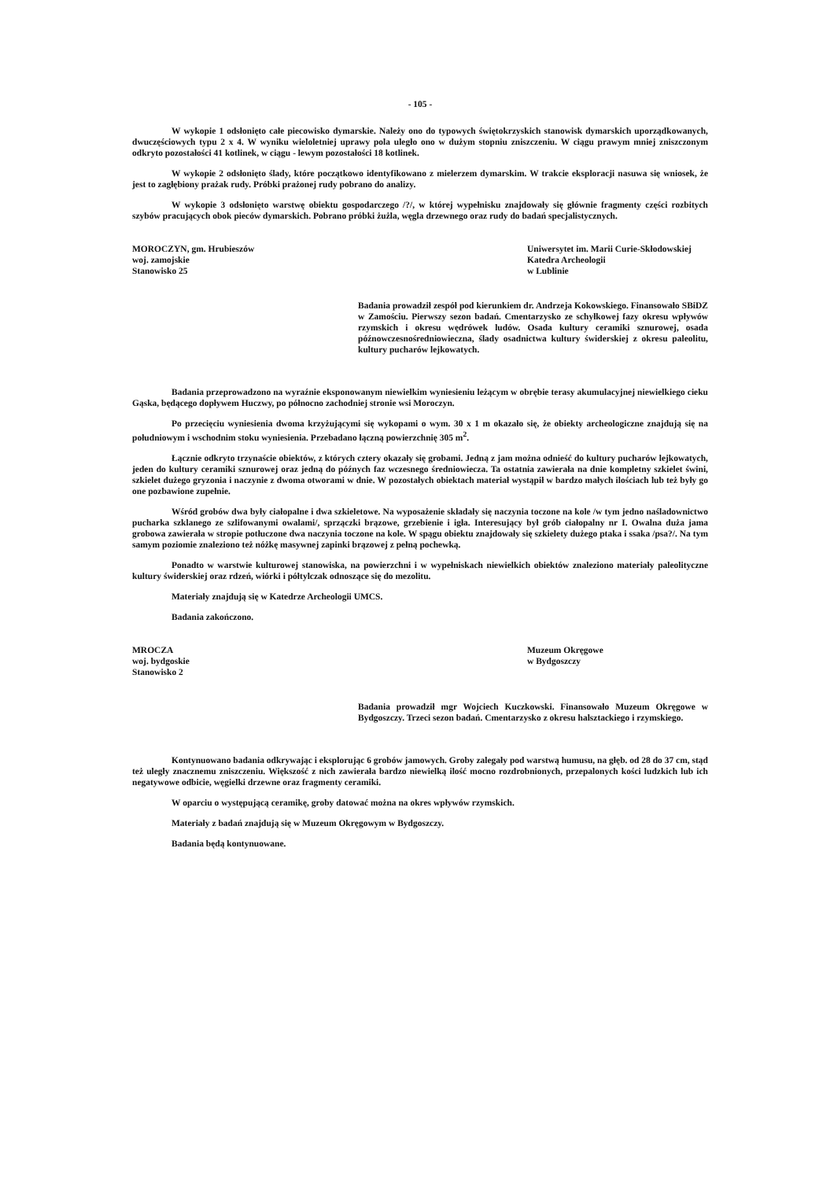- 105 -
W wykopie 1 odsłonięto całe piecowisko dymarskie. Należy ono do typowych świętokrzyskich stanowisk dymarskich uporządkowanych, dwuczęściowych typu 2 x 4. W wyniku wieloletniej uprawy pola uległo ono w dużym stopniu zniszczeniu. W ciągu prawym mniej zniszczonym odkryto pozostałości 41 kotlinek, w ciągu - lewym pozostałości 18 kotlinek.
W wykopie 2 odsłonięto ślady, które początkowo identyfikowano z mielerzem dymarskim. W trakcie eksploracji nasuwa się wniosek, że jest to zagłębiony prażak rudy. Próbki prażonej rudy pobrano do analizy.
W wykopie 3 odsłonięto warstwę obiektu gospodarczego /?/, w której wypełnisku znajdowały się głównie fragmenty części rozbitych szybów pracujących obok pieców dymarskich. Pobrano próbki żużla, węgla drzewnego oraz rudy do badań specjalistycznych.
MOROCZYN, gm. Hrubieszów
woj. zamojskie
Stanowisko 25
Uniwersytet im. Marii Curie-Skłodowskiej
Katedra Archeologii
w Lublinie
Badania prowadził zespół pod kierunkiem dr. Andrzeja Kokowskiego. Finansowało SBiDZ w Zamościu. Pierwszy sezon badań. Cmentarzysko ze schyłkowej fazy okresu wpływów rzymskich i okresu wędrówek ludów. Osada kultury ceramiki sznurowej, osada późnowczesnośredniowieczna, ślady osadnictwa kultury świderskiej z okresu paleolitu, kultury pucharów lejkowatych.
Badania przeprowadzono na wyraźnie eksponowanym niewielkim wyniesieniu leżącym w obrębie terasy akumulacyjnej niewielkiego cieku Gąska, będącego dopływem Huczwy, po północno zachodniej stronie wsi Moroczyn.
Po przecięciu wyniesienia dwoma krzyżującymi się wykopami o wym. 30 x 1 m okazało się, że obiekty archeologiczne znajdują się na południowym i wschodnim stoku wyniesienia. Przebadano łączną powierzchnię 305 m<sup>2</sup>.
Łącznie odkryto trzynaście obiektów, z których cztery okazały się grobami. Jedną z jam można odnieść do kultury pucharów lejkowatych, jeden do kultury ceramiki sznurowej oraz jedną do późnych faz wczesnego średniowiecza. Ta ostatnia zawierała na dnie kompletny szkielet świni, szkielet dużego gryzonia i naczynie z dwoma otworami w dnie. W pozostałych obiektach materiał wystąpił w bardzo małych ilościach lub też były go one pozbawione zupełnie.
Wśród grobów dwa były ciałopalne i dwa szkieletowe. Na wyposażenie składały się naczynia toczone na kole /w tym jedno naśladownictwo pucharka szklanego ze szlifowanymi owalami/, sprzączki brązowe, grzebienie i igła. Interesujący był grób ciałopalny nr I. Owalna duża jama grobowa zawierała w stropie potłuczone dwa naczynia toczone na kole. W spągu obiektu znajdowały się szkielety dużego ptaka i ssaka /psa?/. Na tym samym poziomie znaleziono też nóżkę masywnej zapinki brązowej z pełną pochewką.
Ponadto w warstwie kulturowej stanowiska, na powierzchni i w wypełniskach niewielkich obiektów znaleziono materiały paleolityczne kultury świderskiej oraz rdzeń, wiórki i półtylczak odnoszące się do mezolitu.
Materiały znajdują się w Katedrze Archeologii UMCS.
Badania zakończono.
MROCZA
woj. bydgoskie
Stanowisko 2
Muzeum Okręgowe
w Bydgoszczy
Badania prowadził mgr Wojciech Kuczkowski. Finansowało Muzeum Okręgowe w Bydgoszczy. Trzeci sezon badań. Cmentarzysko z okresu halsztackiego i rzymskiego.
Kontynuowano badania odkrywając i eksplorując 6 grobów jamowych. Groby zalegały pod warstwą humusu, na głęb. od 28 do 37 cm, stąd też uległy znacznemu zniszczeniu. Większość z nich zawierała bardzo niewielką ilość mocno rozdrobnionych, przepalonych kości ludzkich lub ich negatywowe odbicie, węgielki drzewne oraz fragmenty ceramiki.
W oparciu o występującą ceramikę, groby datować można na okres wpływów rzymskich.
Materiały z badań znajdują się w Muzeum Okręgowym w Bydgoszczy.
Badania będą kontynuowane.